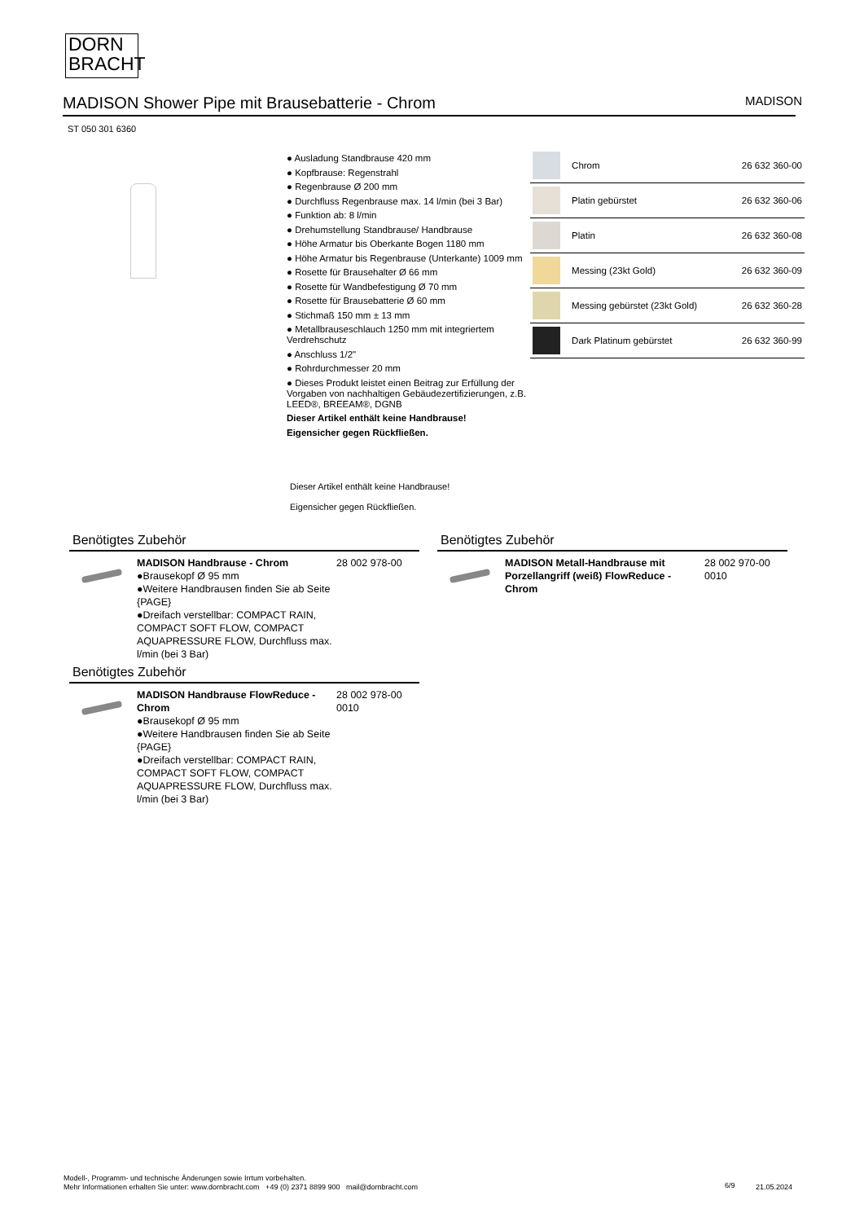DORN
BRACHT
MADISON Shower Pipe mit Brausebatterie - Chrom MADISON
ST 050 301 6360
● Ausladung Standbrause 420 mm
● Kopfbrause: Regenstrahl
● Regenbrause Ø 200 mm
● Durchfluss Regenbrause max. 14 l/min (bei 3 Bar)
● Funktion ab: 8 l/min
● Drehumstellung Standbrause/ Handbrause
● Höhe Armatur bis Oberkante Bogen 1180 mm
● Höhe Armatur bis Regenbrause (Unterkante) 1009 mm
● Rosette für Brausehalter Ø 66 mm
● Rosette für Wandbefestigung Ø 70 mm
● Rosette für Brausebatterie Ø 60 mm
● Stichmaß 150 mm ± 13 mm
● Metallbrauseschlauch 1250 mm mit integriertem Verdrehschutz
● Anschluss 1/2"
● Rohrdurchmesser 20 mm
● Dieses Produkt leistet einen Beitrag zur Erfüllung der Vorgaben von nachhaltigen Gebäudezertifizierungen, z.B. LEED®, BREEAM®, DGNB
Dieser Artikel enthält keine Handbrause!
Eigensicher gegen Rückfließen.
Dieser Artikel enthält keine Handbrause!
Eigensicher gegen Rückfließen.
| | Chrom | 26 632 360-00 |
| | Platin gebürstet | 26 632 360-06 |
| | Platin | 26 632 360-08 |
| | Messing (23kt Gold) | 26 632 360-09 |
| | Messing gebürstet (23kt Gold) | 26 632 360-28 |
| | Dark Platinum gebürstet | 26 632 360-99 |
Benötigtes Zubehör
MADISON Handbrause - Chrom
●Brausekopf Ø 95 mm
●Weitere Handbrausen finden Sie ab Seite {PAGE}
●Dreifach verstellbar: COMPACT RAIN, COMPACT SOFT FLOW, COMPACT AQUAPRESSURE FLOW, Durchfluss max. l/min (bei 3 Bar)
28 002 978-00
Benötigtes Zubehör
MADISON Handbrause FlowReduce - Chrom
●Brausekopf Ø 95 mm
●Weitere Handbrausen finden Sie ab Seite {PAGE}
●Dreifach verstellbar: COMPACT RAIN, COMPACT SOFT FLOW, COMPACT AQUAPRESSURE FLOW, Durchfluss max. l/min (bei 3 Bar)
28 002 978-00
0010
Benötigtes Zubehör
MADISON Metall-Handbrause mit Porzellangriff (weiß) FlowReduce - Chrom
28 002 970-00
0010
Modell-, Programm- und technische Änderungen sowie Irrtum vorbehalten.
Mehr Informationen erhalten Sie unter: www.dornbracht.com +49 (0) 2371 8899 900 mail@dornbracht.com
6/9 21.05.2024